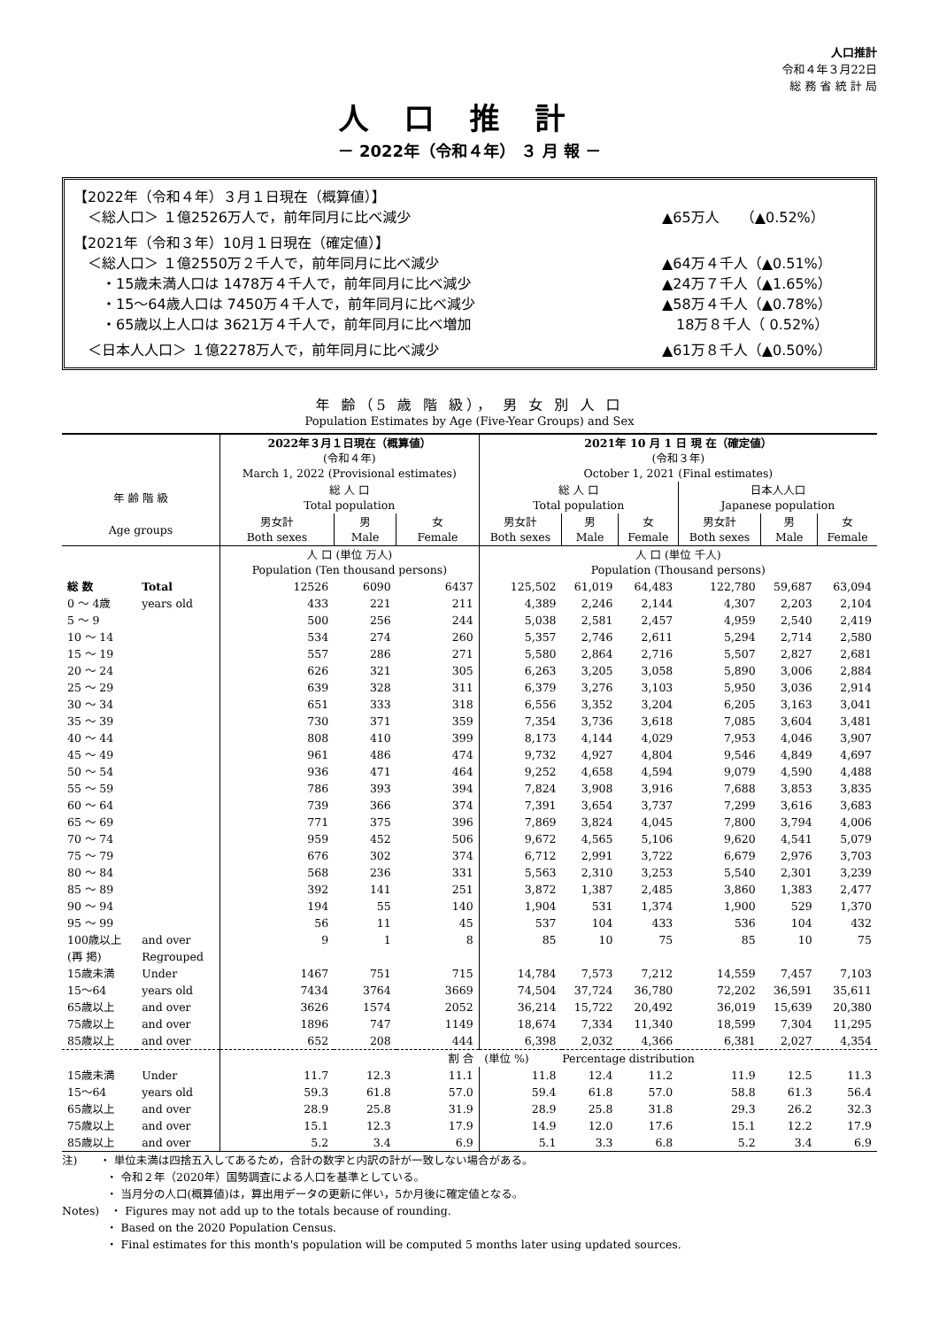人口推計
令和４年３月22日
総 務 省 統 計 局
人口推計
－ 2022年（令和４年） ３ 月 報 －
【2022年（令和４年）３月１日現在（概算値）】
　＜総人口＞ １億2526万人で，前年同月に比べ減少 ▲65万人　　（▲0.52%）
【2021年（令和３年）10月１日現在（確定値）】
　＜総人口＞ １億2550万２千人で，前年同月に比べ減少 ▲64万４千人（▲0.51%）
　　・15歳未満人口は 1478万４千人で，前年同月に比べ減少 ▲24万７千人（▲1.65%）
　　・15～64歳人口は 7450万４千人で，前年同月に比べ減少 ▲58万４千人（▲0.78%）
　　・65歳以上人口は 3621万４千人で，前年同月に比べ増加　18万８千人（ 0.52%）
　＜日本人人口＞ １億2278万人で，前年同月に比べ減少 ▲61万８千人（▲0.50%）
年 齢（5 歳 階 級）， 男 女 別 人 口
Population Estimates by Age (Five-Year Groups) and Sex
| | | 2022年３月１日現在（概算値） (令和４年) March 1, 2022 (Provisional estimates) | | | 2021年 10 月 1 日 現 在（確定値） (令和３年) October 1, 2021 (Final estimates) | | | | | |
| --- | --- | --- | --- | --- | --- | --- | --- | --- | --- | --- |
| 年 齢 階 級 | | 総 人 口 Total population | | | 総 人 口 Total population | | | 日本人人口 Japanese population | | |
| Age groups | | 男女計 Both sexes | 男 Male | 女 Female | 男女計 Both sexes | 男 Male | 女 Female | 男女計 Both sexes | 男 Male | 女 Female |
| | | 人 口 (単位 万人) Population (Ten thousand persons) | | | 人 口 (単位 千人) Population (Thousand persons) | | | | | |
| 総 数 | Total | 12526 | 6090 | 6437 | 125,502 | 61,019 | 64,483 | 122,780 | 59,687 | 63,094 |
| 0 ～ 4歳 | years old | 433 | 221 | 211 | 4,389 | 2,246 | 2,144 | 4,307 | 2,203 | 2,104 |
| 5 ～ 9 | | 500 | 256 | 244 | 5,038 | 2,581 | 2,457 | 4,959 | 2,540 | 2,419 |
| 10 ～ 14 | | 534 | 274 | 260 | 5,357 | 2,746 | 2,611 | 5,294 | 2,714 | 2,580 |
| 15 ～ 19 | | 557 | 286 | 271 | 5,580 | 2,864 | 2,716 | 5,507 | 2,827 | 2,681 |
| 20 ～ 24 | | 626 | 321 | 305 | 6,263 | 3,205 | 3,058 | 5,890 | 3,006 | 2,884 |
| 25 ～ 29 | | 639 | 328 | 311 | 6,379 | 3,276 | 3,103 | 5,950 | 3,036 | 2,914 |
| 30 ～ 34 | | 651 | 333 | 318 | 6,556 | 3,352 | 3,204 | 6,205 | 3,163 | 3,041 |
| 35 ～ 39 | | 730 | 371 | 359 | 7,354 | 3,736 | 3,618 | 7,085 | 3,604 | 3,481 |
| 40 ～ 44 | | 808 | 410 | 399 | 8,173 | 4,144 | 4,029 | 7,953 | 4,046 | 3,907 |
| 45 ～ 49 | | 961 | 486 | 474 | 9,732 | 4,927 | 4,804 | 9,546 | 4,849 | 4,697 |
| 50 ～ 54 | | 936 | 471 | 464 | 9,252 | 4,658 | 4,594 | 9,079 | 4,590 | 4,488 |
| 55 ～ 59 | | 786 | 393 | 394 | 7,824 | 3,908 | 3,916 | 7,688 | 3,853 | 3,835 |
| 60 ～ 64 | | 739 | 366 | 374 | 7,391 | 3,654 | 3,737 | 7,299 | 3,616 | 3,683 |
| 65 ～ 69 | | 771 | 375 | 396 | 7,869 | 3,824 | 4,045 | 7,800 | 3,794 | 4,006 |
| 70 ～ 74 | | 959 | 452 | 506 | 9,672 | 4,565 | 5,106 | 9,620 | 4,541 | 5,079 |
| 75 ～ 79 | | 676 | 302 | 374 | 6,712 | 2,991 | 3,722 | 6,679 | 2,976 | 3,703 |
| 80 ～ 84 | | 568 | 236 | 331 | 5,563 | 2,310 | 3,253 | 5,540 | 2,301 | 3,239 |
| 85 ～ 89 | | 392 | 141 | 251 | 3,872 | 1,387 | 2,485 | 3,860 | 1,383 | 2,477 |
| 90 ～ 94 | | 194 | 55 | 140 | 1,904 | 531 | 1,374 | 1,900 | 529 | 1,370 |
| 95 ～ 99 | | 56 | 11 | 45 | 537 | 104 | 433 | 536 | 104 | 432 |
| 100歳以上 | and over | 9 | 1 | 8 | 85 | 10 | 75 | 85 | 10 | 75 |
| (再 掲) | Regrouped | | | | | | | | | |
| 15歳未満 | Under | 1467 | 751 | 715 | 14,784 | 7,573 | 7,212 | 14,559 | 7,457 | 7,103 |
| 15～64 | years old | 7434 | 3764 | 3669 | 74,504 | 37,724 | 36,780 | 72,202 | 36,591 | 35,611 |
| 65歳以上 | and over | 3626 | 1574 | 2052 | 36,214 | 15,722 | 20,492 | 36,019 | 15,639 | 20,380 |
| 75歳以上 | and over | 1896 | 747 | 1149 | 18,674 | 7,334 | 11,340 | 18,599 | 7,304 | 11,295 |
| 85歳以上 | and over | 652 | 208 | 444 | 6,398 | 2,032 | 4,366 | 6,381 | 2,027 | 4,354 |
| | | 割 合 | | | (単位 %) Percentage distribution | | | | | |
| 15歳未満 | Under | 11.7 | 12.3 | 11.1 | 11.8 | 12.4 | 11.2 | 11.9 | 12.5 | 11.3 |
| 15～64 | years old | 59.3 | 61.8 | 57.0 | 59.4 | 61.8 | 57.0 | 58.8 | 61.3 | 56.4 |
| 65歳以上 | and over | 28.9 | 25.8 | 31.9 | 28.9 | 25.8 | 31.8 | 29.3 | 26.2 | 32.3 |
| 75歳以上 | and over | 15.1 | 12.3 | 17.9 | 14.9 | 12.0 | 17.6 | 15.1 | 12.2 | 17.9 |
| 85歳以上 | and over | 5.2 | 3.4 | 6.9 | 5.1 | 3.3 | 6.8 | 5.2 | 3.4 | 6.9 |
注)　　・ 単位未満は四捨五入してあるため，合計の数字と内訳の計が一致しない場合がある。
　　　　・ 令和２年（2020年）国勢調査による人口を基準としている。
　　　　・ 当月分の人口(概算値)は，算出用データの更新に伴い，5か月後に確定値となる。
Notes)　・ Figures may not add up to the totals because of rounding.
　　　　・ Based on the 2020 Population Census.
　　　　・ Final estimates for this month's population will be computed 5 months later using updated sources.